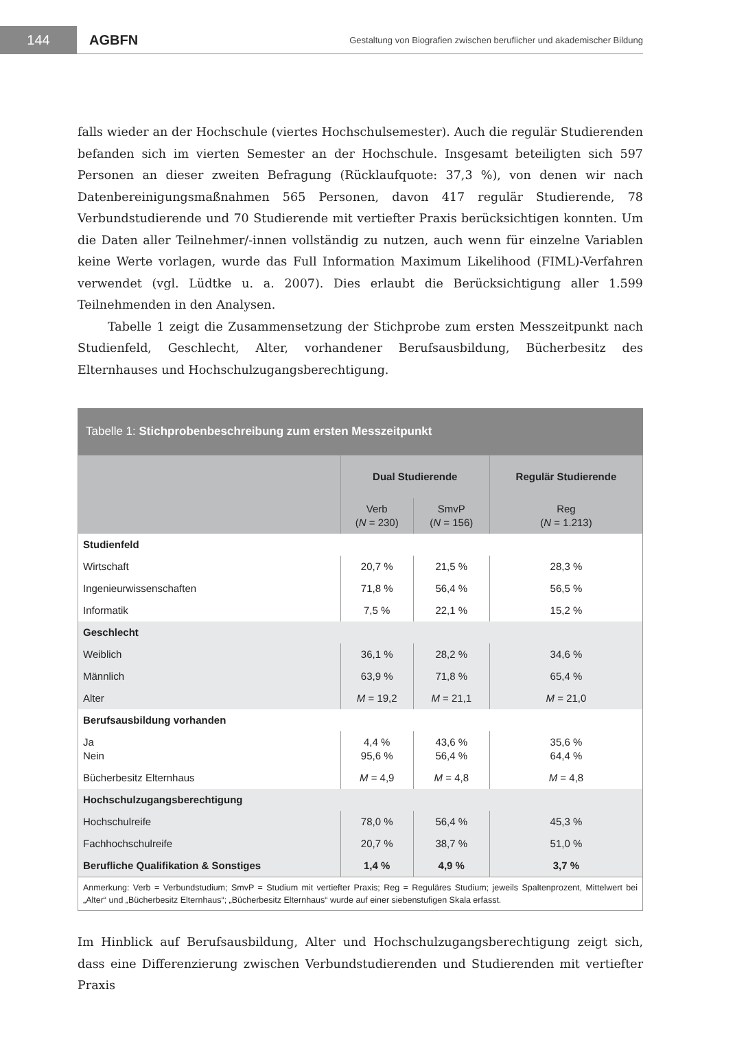144
AGBFN
Gestaltung von Biografien zwischen beruflicher und akademischer Bildung
falls wieder an der Hochschule (viertes Hochschulsemester). Auch die regulär Studierenden befanden sich im vierten Semester an der Hochschule. Insgesamt beteiligten sich 597 Personen an dieser zweiten Befragung (Rücklaufquote: 37,3 %), von denen wir nach Datenbereinigungsmaßnahmen 565 Personen, davon 417 regulär Studierende, 78 Verbundstudierende und 70 Studierende mit vertiefter Praxis berücksichtigen konnten. Um die Daten aller Teilnehmer/-innen vollständig zu nutzen, auch wenn für einzelne Variablen keine Werte vorlagen, wurde das Full Information Maximum Likelihood (FIML)-Verfahren verwendet (vgl. Lüdtke u. a. 2007). Dies erlaubt die Berücksichtigung aller 1.599 Teilnehmenden in den Analysen.
Tabelle 1 zeigt die Zusammensetzung der Stichprobe zum ersten Messzeitpunkt nach Studienfeld, Geschlecht, Alter, vorhandener Berufsausbildung, Bücherbesitz des Elternhauses und Hochschulzugangsberechtigung.
Tabelle 1: Stichprobenbeschreibung zum ersten Messzeitpunkt
| | Dual Studierende | | Regulär Studierende |
| --- | --- | --- | --- |
| | Verb ( N = 230) | SmvP ( N = 156) | Reg ( N = 1.213) |
| Studienfeld | | | |
| Wirtschaft | 20,7 % | 21,5 % | 28,3 % |
| Ingenieurwissenschaften | 71,8 % | 56,4 % | 56,5 % |
| Informatik | 7,5 % | 22,1 % | 15,2 % |
| Geschlecht | | | |
| Weiblich | 36,1 % | 28,2 % | 34,6 % |
| Männlich | 63,9 % | 71,8 % | 65,4 % |
| Alter | M = 19,2 | M = 21,1 | M = 21,0 |
| Berufsausbildung vorhanden | | | |
| Ja Nein | 4,4 % 95,6 % | 43,6 % 56,4 % | 35,6 % 64,4 % |
| Bücherbesitz Elternhaus | M = 4,9 | M = 4,8 | M = 4,8 |
| Hochschulzugangsberechtigung | | | |
| Hochschulreife | 78,0 % | 56,4 % | 45,3 % |
| Fachhochschulreife | 20,7 % | 38,7 % | 51,0 % |
| Berufliche Qualifikation & Sonstiges | 1,4 % | 4,9 % | 3,7 % |
| Anmerkung: Verb = Verbundstudium; SmvP = Studium mit vertiefter Praxis; Reg = Reguläres Studium; jeweils Spaltenprozent, Mittelwert bei „Alter“ und „Bücherbesitz Elternhaus“; „Bücherbesitz Elternhaus“ wurde auf einer siebenstufigen Skala erfasst. | | | |
Im Hinblick auf Berufsausbildung, Alter und Hochschulzugangsberechtigung zeigt sich, dass eine Differenzierung zwischen Verbundstudierenden und Studierenden mit vertiefter Praxis